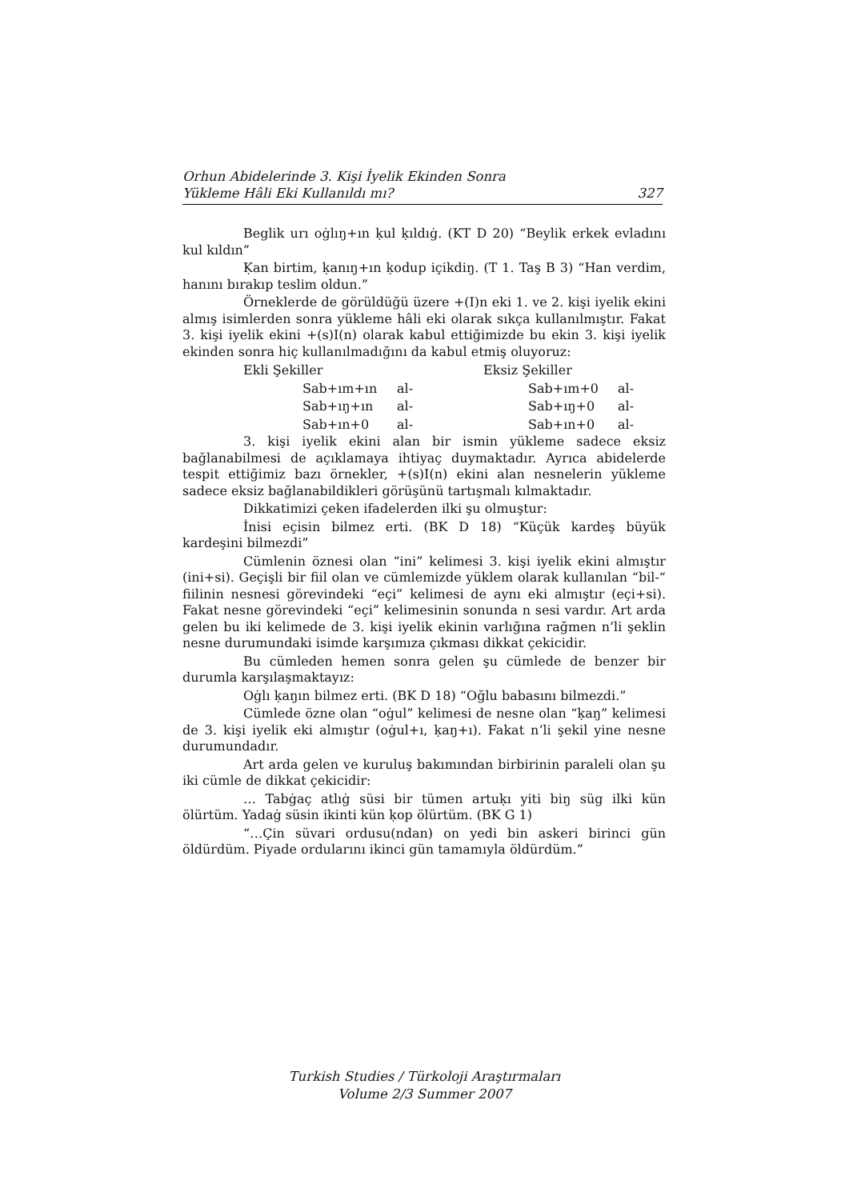Orhun Abidelerinde 3. Kişi İyelik Ekinden Sonra
Yükleme Hâli Eki Kullanıldı mı? 327
Beglik urı oġlıŋ+ın ḳul ḳıldıġ. (KT D 20) “Beylik erkek evladını kul kıldın”
Ḳan birtim, ḳanıŋ+ın ḳodup içikdiŋ. (T 1. Taş B 3) “Han verdim, hanını bırakıp teslim oldun.”
Örneklerde de görüldüğü üzere +(I)n eki 1. ve 2. kişi iyelik ekini almış isimlerden sonra yükleme hâli eki olarak sıkça kullanılmıştır. Fakat 3. kişi iyelik ekini +(s)I(n) olarak kabul ettiğimizde bu ekin 3. kişi iyelik ekinden sonra hiç kullanılmadığını da kabul etmiş oluyoruz:
| Ekli Şekiller | | Eksiz Şekiller | |
| Sab+ım+ın | al- | Sab+ım+0 | al- |
| Sab+ıŋ+ın | al- | Sab+ıŋ+0 | al- |
| Sab+ın+0 | al- | Sab+ın+0 | al- |
3. kişi iyelik ekini alan bir ismin yükleme sadece eksiz bağlanabilmesi de açıklamaya ihtiyaç duymaktadır. Ayrıca abidelerde tespit ettiğimiz bazı örnekler, +(s)I(n) ekini alan nesnelerin yükleme sadece eksiz bağlanabildikleri görüşünü tartışmalı kılmaktadır.
Dikkatimizi çeken ifadelerden ilki şu olmuştur:
İnisi eçisin bilmez erti. (BK D 18) “Küçük kardeş büyük kardeşini bilmezdi”
Cümlenin öznesi olan “ini” kelimesi 3. kişi iyelik ekini almıştır (ini+si). Geçişli bir fiil olan ve cümlemizde yüklem olarak kullanılan “bil-“ fiilinin nesnesi görevindeki “eçi” kelimesi de aynı eki almıştır (eçi+si). Fakat nesne görevindeki “eçi” kelimesinin sonunda n sesi vardır. Art arda gelen bu iki kelimede de 3. kişi iyelik ekinin varlığına rağmen n’li şeklin nesne durumundaki isimde karşımıza çıkması dikkat çekicidir.
Bu cümleden hemen sonra gelen şu cümlede de benzer bir durumla karşılaşmaktayız:
Oġlı ḳaŋın bilmez erti. (BK D 18) “Oğlu babasını bilmezdi.”
Cümlede özne olan “oġul” kelimesi de nesne olan “ḳaŋ” kelimesi de 3. kişi iyelik eki almıştır (oġul+ı, ḳaŋ+ı). Fakat n’li şekil yine nesne durumundadır.
Art arda gelen ve kuruluş bakımından birbirinin paraleli olan şu iki cümle de dikkat çekicidir:
… Tabġaç atlıġ süsi bir tümen artuḳı yiti biŋ süg ilki kün ölürtüm. Yadaġ süsin ikinti kün ḳop ölürtüm. (BK G 1)
“…Çin süvari ordusu(ndan) on yedi bin askeri birinci gün öldürdüm. Piyade ordularını ikinci gün tamamıyla öldürdüm.”
Turkish Studies / Türkoloji Araştırmaları
Volume 2/3 Summer 2007